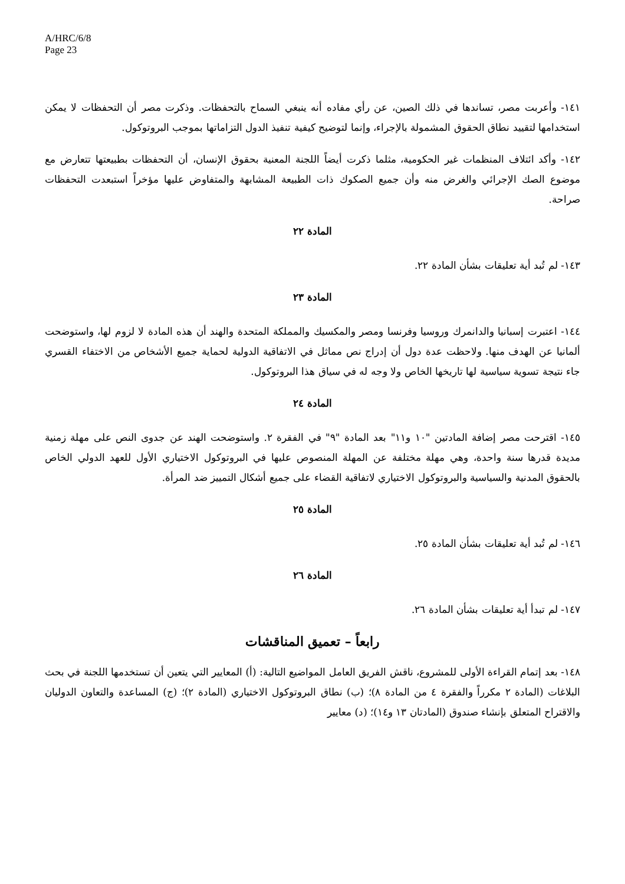A/HRC/6/8
Page 23
١٤١- وأعربت مصر، تساندها في ذلك الصين، عن رأي مفاده أنه ينبغي السماح بالتحفظات. وذكرت مصر أن التحفظات لا يمكن استخدامها لتقييد نطاق الحقوق المشمولة بالإجراء، وإنما لتوضيح كيفية تنفيذ الدول التزاماتها بموجب البروتوكول.
١٤٢- وأكد ائتلاف المنظمات غير الحكومية، مثلما ذكرت أيضاً اللجنة المعنية بحقوق الإنسان، أن التحفظات بطبيعتها تتعارض مع موضوع الصك الإجرائي والغرض منه وأن جميع الصكوك ذات الطبيعة المشابهة والمتفاوض عليها مؤخراً استبعدت التحفظات صراحة.
المادة ٢٢
١٤٣- لم تُبد أية تعليقات بشأن المادة ٢٢.
المادة ٢٣
١٤٤- اعتبرت إسبانيا والدانمرك وروسيا وفرنسا ومصر والمكسيك والمملكة المتحدة والهند أن هذه المادة لا لزوم لها، واستوضحت ألمانيا عن الهدف منها. ولاحظت عدة دول أن إدراج نص مماثل في الاتفاقية الدولية لحماية جميع الأشخاص من الاختفاء القسري جاء نتيجة تسوية سياسية لها تاريخها الخاص ولا وجه له في سياق هذا البروتوكول.
المادة ٢٤
١٤٥- اقترحت مصر إضافة المادتين "١٠ و١١" بعد المادة "٩" في الفقرة ٢. واستوضحت الهند عن جدوى النص على مهلة زمنية مديدة قدرها سنة واحدة، وهي مهلة مختلفة عن المهلة المنصوص عليها في البروتوكول الاختياري الأول للعهد الدولي الخاص بالحقوق المدنية والسياسية والبروتوكول الاختياري لاتفاقية القضاء على جميع أشكال التمييز ضد المرأة.
المادة ٢٥
١٤٦- لم تُبد أية تعليقات بشأن المادة ٢٥.
المادة ٢٦
١٤٧- لم تبدأ أية تعليقات بشأن المادة ٢٦.
رابعاً – تعميق المناقشات
١٤٨- بعد إتمام القراءة الأولى للمشروع، ناقش الفريق العامل المواضيع التالية: (أ) المعايير التي يتعين أن تستخدمها اللجنة في بحث البلاغات (المادة ٢ مكرراً والفقرة ٤ من المادة ٨)؛ (ب) نطاق البروتوكول الاختياري (المادة ٢)؛ (ج) المساعدة والتعاون الدوليان والاقتراح المتعلق بإنشاء صندوق (المادتان ١٣ و١٤)؛ (د) معايير